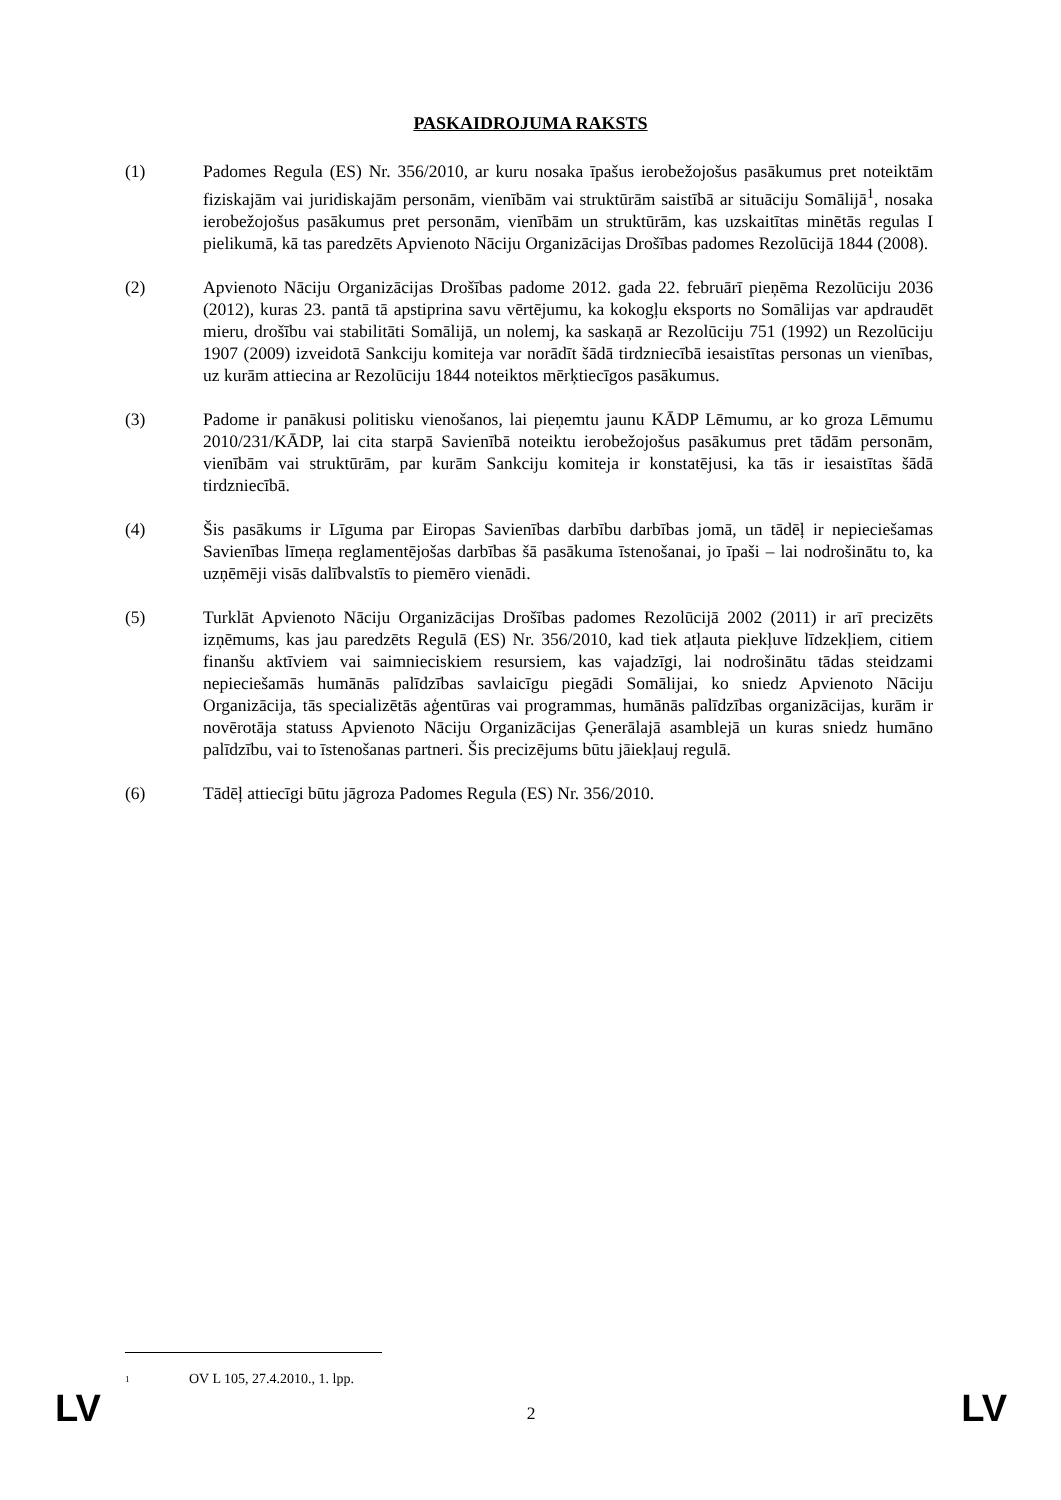PASKAIDROJUMA RAKSTS
(1) Padomes Regula (ES) Nr. 356/2010, ar kuru nosaka īpašus ierobežojošus pasākumus pret noteiktām fiziskajām vai juridiskajām personām, vienībām vai struktūrām saistībā ar situāciju Somālijā<sup>1</sup>, nosaka ierobežojošus pasākumus pret personām, vienībām un struktūrām, kas uzskaitītas minētās regulas I pielikumā, kā tas paredzēts Apvienoto Nāciju Organizācijas Drošības padomes Rezolūcijā 1844 (2008).
(2) Apvienoto Nāciju Organizācijas Drošības padome 2012. gada 22. februārī pieņēma Rezolūciju 2036 (2012), kuras 23. pantā tā apstiprina savu vērtējumu, ka kokogļu eksports no Somālijas var apdraudēt mieru, drošību vai stabilitāti Somālijā, un nolemj, ka saskaņā ar Rezolūciju 751 (1992) un Rezolūciju 1907 (2009) izveidotā Sankciju komiteja var norādīt šādā tirdzniecībā iesaistītas personas un vienības, uz kurām attiecina ar Rezolūciju 1844 noteiktos mērķtiecīgos pasākumus.
(3) Padome ir panākusi politisku vienošanos, lai pieņemtu jaunu KĀDP Lēmumu, ar ko groza Lēmumu 2010/231/KĀDP, lai cita starpā Savienībā noteiktu ierobežojošus pasākumus pret tādām personām, vienībām vai struktūrām, par kurām Sankciju komiteja ir konstatējusi, ka tās ir iesaistītas šādā tirdzniecībā.
(4) Šis pasākums ir Līguma par Eiropas Savienības darbību darbības jomā, un tādēļ ir nepieciešamas Savienības līmeņa reglamentējošas darbības šā pasākuma īstenošanai, jo īpaši – lai nodrošinātu to, ka uzņēmēji visās dalībvalstīs to piemēro vienādi.
(5) Turklāt Apvienoto Nāciju Organizācijas Drošības padomes Rezolūcijā 2002 (2011) ir arī precizēts izņēmums, kas jau paredzēts Regulā (ES) Nr. 356/2010, kad tiek atļauta piekļuve līdzekļiem, citiem finanšu aktīviem vai saimnieciskiem resursiem, kas vajadzīgi, lai nodrošinātu tādas steidzami nepieciešamās humānās palīdzības savlaicīgu piegādi Somālijai, ko sniedz Apvienoto Nāciju Organizācija, tās specializētās aģentūras vai programmas, humānās palīdzības organizācijas, kurām ir novērotāja statuss Apvienoto Nāciju Organizācijas Ģenerālajā asamblejā un kuras sniedz humāno palīdzību, vai to īstenošanas partneri. Šis precizējums būtu jāiekļauj regulā.
(6) Tādēļ attiecīgi būtu jāgroza Padomes Regula (ES) Nr. 356/2010.
<sup>1</sup> OV L 105, 27.4.2010., 1. lpp.
LV 2 LV